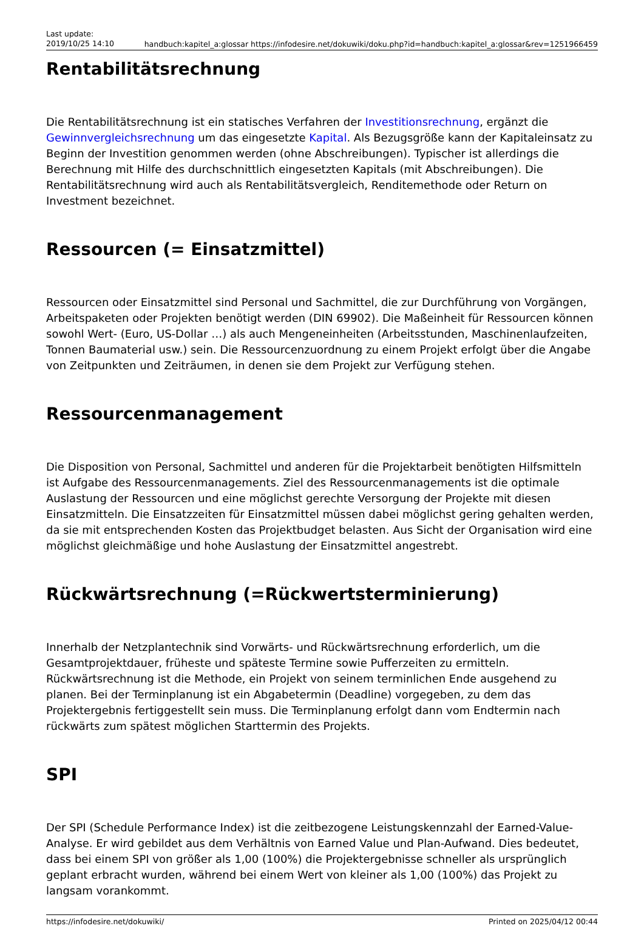Last update:
2019/10/25 14:10
handbuch:kapitel_a:glossar https://infodesire.net/dokuwiki/doku.php?id=handbuch:kapitel_a:glossar&rev=1251966459
Rentabilitätsrechnung
Die Rentabilitätsrechnung ist ein statisches Verfahren der Investitionsrechnung, ergänzt die Gewinnvergleichsrechnung um das eingesetzte Kapital. Als Bezugsgröße kann der Kapitaleinsatz zu Beginn der Investition genommen werden (ohne Abschreibungen). Typischer ist allerdings die Berechnung mit Hilfe des durchschnittlich eingesetzten Kapitals (mit Abschreibungen). Die Rentabilitätsrechnung wird auch als Rentabilitätsvergleich, Renditemethode oder Return on Investment bezeichnet.
Ressourcen (= Einsatzmittel)
Ressourcen oder Einsatzmittel sind Personal und Sachmittel, die zur Durchführung von Vorgängen, Arbeitspaketen oder Projekten benötigt werden (DIN 69902). Die Maßeinheit für Ressourcen können sowohl Wert- (Euro, US-Dollar …) als auch Mengeneinheiten (Arbeitsstunden, Maschinenlaufzeiten, Tonnen Baumaterial usw.) sein. Die Ressourcenzuordnung zu einem Projekt erfolgt über die Angabe von Zeitpunkten und Zeiträumen, in denen sie dem Projekt zur Verfügung stehen.
Ressourcenmanagement
Die Disposition von Personal, Sachmittel und anderen für die Projektarbeit benötigten Hilfsmitteln ist Aufgabe des Ressourcenmanagements. Ziel des Ressourcenmanagements ist die optimale Auslastung der Ressourcen und eine möglichst gerechte Versorgung der Projekte mit diesen Einsatzmitteln. Die Einsatzzeiten für Einsatzmittel müssen dabei möglichst gering gehalten werden, da sie mit entsprechenden Kosten das Projektbudget belasten. Aus Sicht der Organisation wird eine möglichst gleichmäßige und hohe Auslastung der Einsatzmittel angestrebt.
Rückwärtsrechnung (=Rückwertsterminierung)
Innerhalb der Netzplantechnik sind Vorwärts- und Rückwärtsrechnung erforderlich, um die Gesamtprojektdauer, früheste und späteste Termine sowie Pufferzeiten zu ermitteln. Rückwärtsrechnung ist die Methode, ein Projekt von seinem terminlichen Ende ausgehend zu planen. Bei der Terminplanung ist ein Abgabetermin (Deadline) vorgegeben, zu dem das Projektergebnis fertiggestellt sein muss. Die Terminplanung erfolgt dann vom Endtermin nach rückwärts zum spätest möglichen Starttermin des Projekts.
SPI
Der SPI (Schedule Performance Index) ist die zeitbezogene Leistungskennzahl der Earned-Value-Analyse. Er wird gebildet aus dem Verhältnis von Earned Value und Plan-Aufwand. Dies bedeutet, dass bei einem SPI von größer als 1,00 (100%) die Projektergebnisse schneller als ursprünglich geplant erbracht wurden, während bei einem Wert von kleiner als 1,00 (100%) das Projekt zu langsam vorankommt.
https://infodesire.net/dokuwiki/ Printed on 2025/04/12 00:44